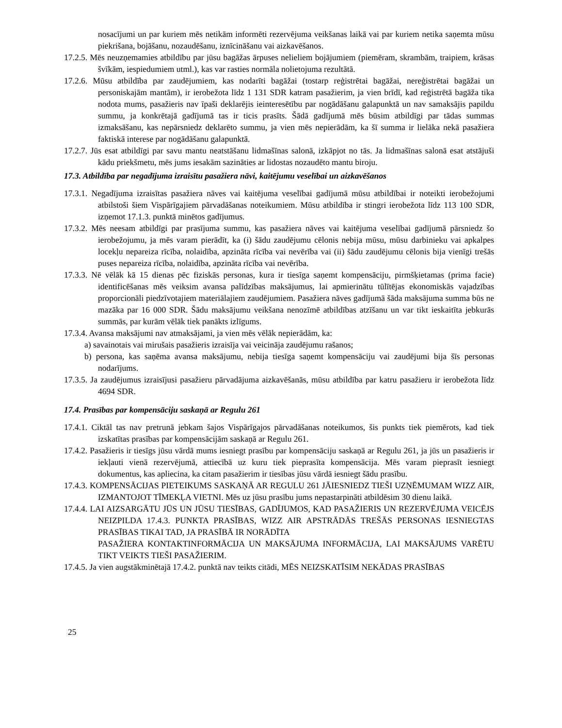nosacījumi un par kuriem mēs netikām informēti rezervējuma veikšanas laikā vai par kuriem netika saņemta mūsu piekrišana, bojāšanu, nozaudēšanu, iznīcināšanu vai aizkavēšanos.
17.2.5. Mēs neuzņemamies atbildību par jūsu bagāžas ārpuses nelieliem bojājumiem (piemēram, skrambām, traipiem, krāsas švīkām, iespiedumiem utml.), kas var rasties normāla nolietojuma rezultātā.
17.2.6. Mūsu atbildība par zaudējumiem, kas nodarīti bagāžai (tostarp reģistrētai bagāžai, nereģistrētai bagāžai un personiskajām mantām), ir ierobežota līdz 1 131 SDR katram pasažierim, ja vien brīdī, kad reģistrētā bagāža tika nodota mums, pasažieris nav īpaši deklarējis ieinteresētību par nogādāšanu galapunktā un nav samaksājis papildu summu, ja konkrētajā gadījumā tas ir ticis prasīts. Šādā gadījumā mēs būsim atbildīgi par tādas summas izmaksāšanu, kas nepārsniedz deklarēto summu, ja vien mēs nepierādām, ka šī summa ir lielāka nekā pasažiera faktiskā interese par nogādāšanu galapunktā.
17.2.7. Jūs esat atbildīgi par savu mantu neatstāšanu lidmašīnas salonā, izkāpjot no tās. Ja lidmašīnas salonā esat atstājuši kādu priekšmetu, mēs jums iesakām sazināties ar lidostas nozaudēto mantu biroju.
17.3. Atbildība par negadījuma izraisītu pasažiera nāvi, kaitējumu veselībai un aizkavēšanos
17.3.1. Negadījuma izraisītas pasažiera nāves vai kaitējuma veselībai gadījumā mūsu atbildībai ir noteikti ierobežojumi atbilstoši šiem Vispārīgajiem pārvadāšanas noteikumiem. Mūsu atbildība ir stingri ierobežota līdz 113 100 SDR, izņemot 17.1.3. punktā minētos gadījumus.
17.3.2. Mēs neesam atbildīgi par prasījuma summu, kas pasažiera nāves vai kaitējuma veselībai gadījumā pārsniedz šo ierobežojumu, ja mēs varam pierādīt, ka (i) šādu zaudējumu cēlonis nebija mūsu, mūsu darbinieku vai apkalpes locekļu nepareiza rīcība, nolaidība, apzināta rīcība vai nevērība vai (ii) šādu zaudējumu cēlonis bija vienīgi trešās puses nepareiza rīcība, nolaidība, apzināta rīcība vai nevērība.
17.3.3. Nē vēlāk kā 15 dienas pēc fiziskās personas, kura ir tiesīga saņemt kompensāciju, pirmšķietamas (prima facie) identificēšanas mēs veiksim avansa palīdzības maksājumus, lai apmierinātu tūlītējas ekonomiskās vajadzības proporcionāli piedzīvotajiem materiālajiem zaudējumiem. Pasažiera nāves gadījumā šāda maksājuma summa būs ne mazāka par 16 000 SDR. Šādu maksājumu veikšana nenozīmē atbildības atzīšanu un var tikt ieskaitīta jebkurās summās, par kurām vēlāk tiek panākts izlīgums.
17.3.4. Avansa maksājumi nav atmaksājami, ja vien mēs vēlāk nepierādām, ka:
a) savainotais vai mirušais pasažieris izraisīja vai veicināja zaudējumu rašanos;
b) persona, kas saņēma avansa maksājumu, nebija tiesīga saņemt kompensāciju vai zaudējumi bija šīs personas nodarījums.
17.3.5. Ja zaudējumus izraisījusi pasažieru pārvadājuma aizkavēšanās, mūsu atbildība par katru pasažieru ir ierobežota līdz 4694 SDR.
17.4. Prasības par kompensāciju saskaņā ar Regulu 261
17.4.1. Ciktāl tas nav pretrunā jebkam šajos Vispārīgajos pārvadāšanas noteikumos, šis punkts tiek piemērots, kad tiek izskatītas prasības par kompensācijām saskaņā ar Regulu 261.
17.4.2. Pasažieris ir tiesīgs jūsu vārdā mums iesniegt prasību par kompensāciju saskaņā ar Regulu 261, ja jūs un pasažieris ir iekļauti vienā rezervējumā, attiecībā uz kuru tiek pieprasīta kompensācija. Mēs varam pieprasīt iesniegt dokumentus, kas apliecina, ka citam pasažierim ir tiesības jūsu vārdā iesniegt šādu prasību.
17.4.3. KOMPENSĀCIJAS PIETEIKUMS SASKAŅĀ AR REGULU 261 JĀIESNIEDZ TIEŠI UZŅĒMUMAM WIZZ AIR, IZMANTOJOT TĪMEKĻA VIETNI. Mēs uz jūsu prasību jums nepastarpināti atbildēsim 30 dienu laikā.
17.4.4. LAI AIZSARGĀTU JŪS UN JŪSU TIESĪBAS, GADĪJUMOS, KAD PASAŽIERIS UN REZERVĒJUMA VEICĒJS NEIZPILDA 17.4.3. PUNKTA PRASĪBAS, WIZZ AIR APSTRĀDĀS TREŠĀS PERSONAS IESNIEGTAS PRASĪBAS TIKAI TAD, JA PRASĪBĀ IR NORĀDĪTA
PASAŽIERA KONTAKTINFORMĀCIJA UN MAKSĀJUMA INFORMĀCIJA, LAI MAKSĀJUMS VARĒTU TIKT VEIKTS TIEŠI PASAŽIERIM.
17.4.5. Ja vien augstākminētajā 17.4.2. punktā nav teikts citādi, MĒS NEIZSKATĪSIM NEKĀDAS PRASĪBAS
25